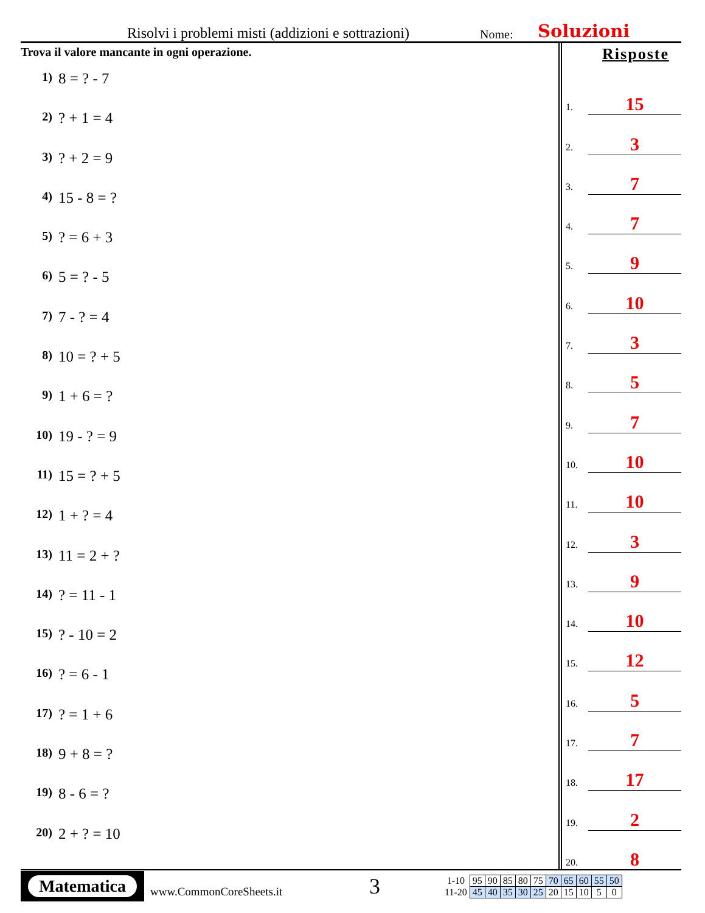Risolvi i problemi misti (addizioni e sottrazioni) Nome: Soluzioni
Trova il valore mancante in ogni operazione.
1) 8 = ? - 7
2)? + 1 = 4
3)? + 2 = 9
4) 15 - 8 = ?
5)? = 6 + 3
6) 5 = ? - 5
7) 7 - ? = 4
8) 10 = ? + 5
9) 1 + 6 = ?
10) 19 - ? = 9
11) 15 = ? + 5
12) 1 + ? = 4
13) 11 = 2 + ?
14)? = 11 - 1
15)? - 10 = 2
16)? = 6 - 1
17)? = 1 + 6
18) 9 + 8 = ?
19) 8 - 6 = ?
20) 2 + ? = 10
Risposte
1.
15
2.
3
3.
7
4.
7
5.
9
6.
10
7.
3
8.
5
9.
7
10.
10
11.
10
12.
3
13.
9
14.
10
15.
12
16.
5
17.
7
18.
17
19.
2
20.
8
Matematica
www.CommonCoreSheets.it
3
| 1-10 | 95 | 90 | 85 | 80 | 75 | 70 | 65 | 60 | 55 | 50 |
| 11-20 | 45 | 40 | 35 | 30 | 25 | 20 | 15 | 10 | 5 | 0 |